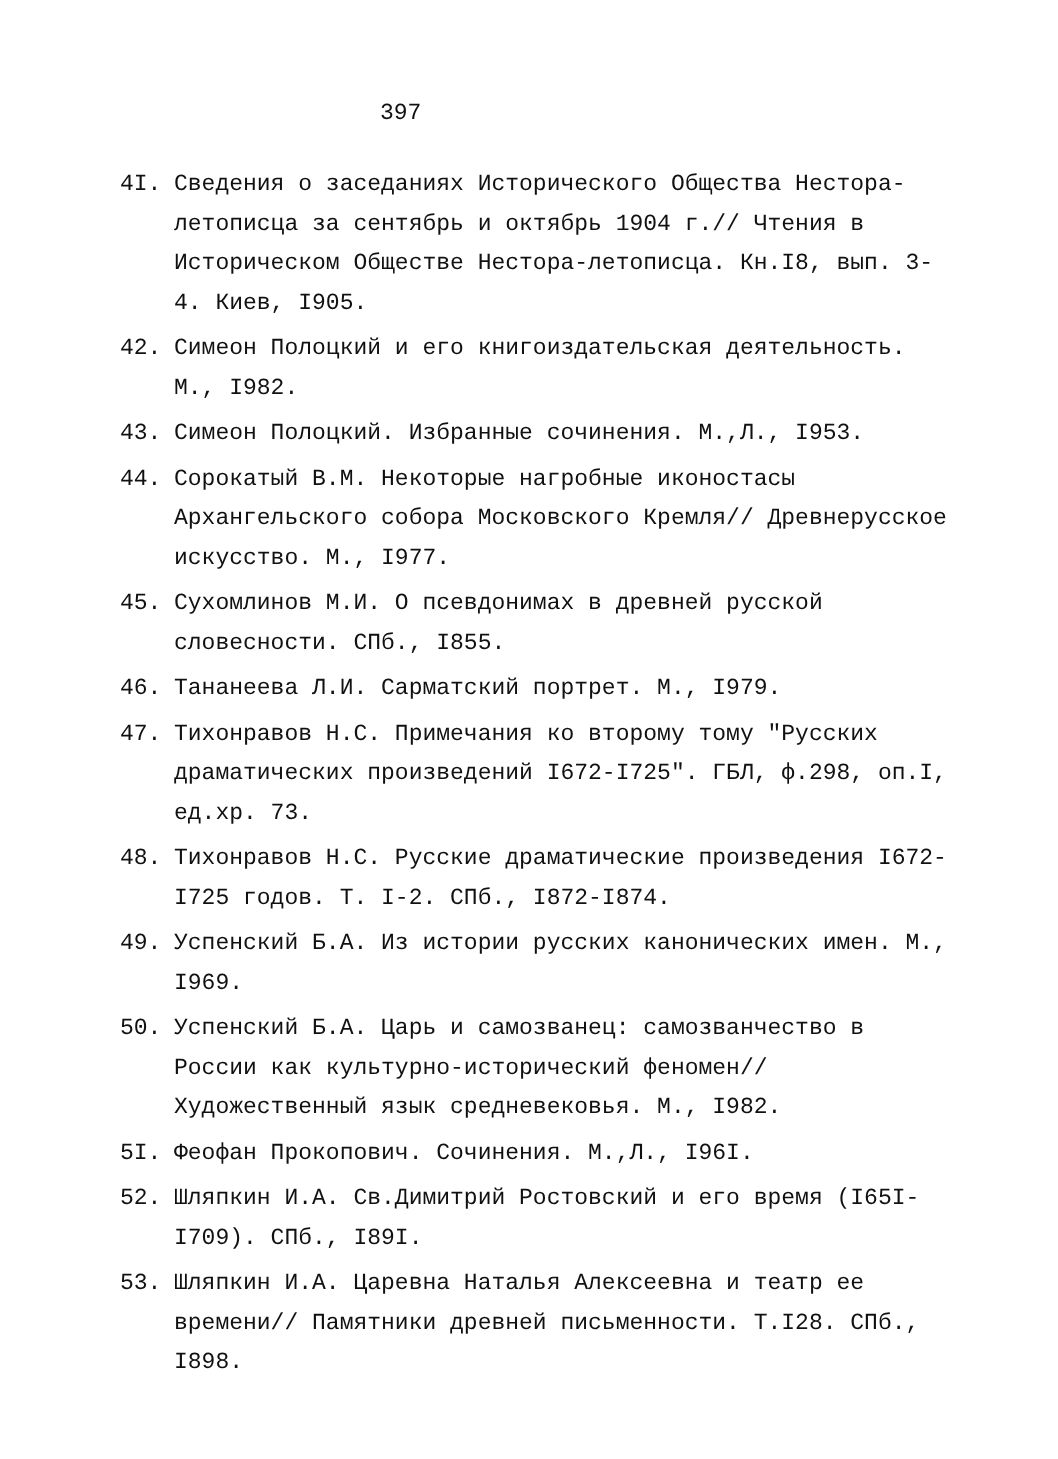397
4I. Сведения о заседаниях Исторического Общества Нестора-летописца за сентябрь и октябрь 1904 г.// Чтения в Историческом Обществе Нестора-летописца. Кн.I8, вып. 3-4. Киев, I905.
42. Симеон Полоцкий и его книгоиздательская деятельность. М., I982.
43. Симеон Полоцкий. Избранные сочинения. М.,Л., I953.
44. Сорокатый В.М. Некоторые нагробные иконостасы Архангельского собора Московского Кремля// Древнерусское искусство. М., I977.
45. Сухомлинов М.И. О псевдонимах в древней русской словесности. СПб., I855.
46. Тананеева Л.И. Сарматский портрет. М., I979.
47. Тихонравов Н.С. Примечания ко второму тому "Русских драматических произведений I672-I725". ГБЛ, ф.298, оп.I, ед.хр. 73.
48. Тихонравов Н.С. Русские драматические произведения I672-I725 годов. Т. I-2. СПб., I872-I874.
49. Успенский Б.А. Из истории русских канонических имен. М., I969.
50. Успенский Б.А. Царь и самозванец: самозванчество в России как культурно-исторический феномен// Художественный язык средневековья. М., I982.
5I. Феофан Прокопович. Сочинения. М.,Л., I96I.
52. Шляпкин И.А. Св.Димитрий Ростовский и его время (I65I-I709). СПб., I89I.
53. Шляпкин И.А. Царевна Наталья Алексеевна и театр ее времени// Памятники древней письменности. Т.I28. СПб., I898.